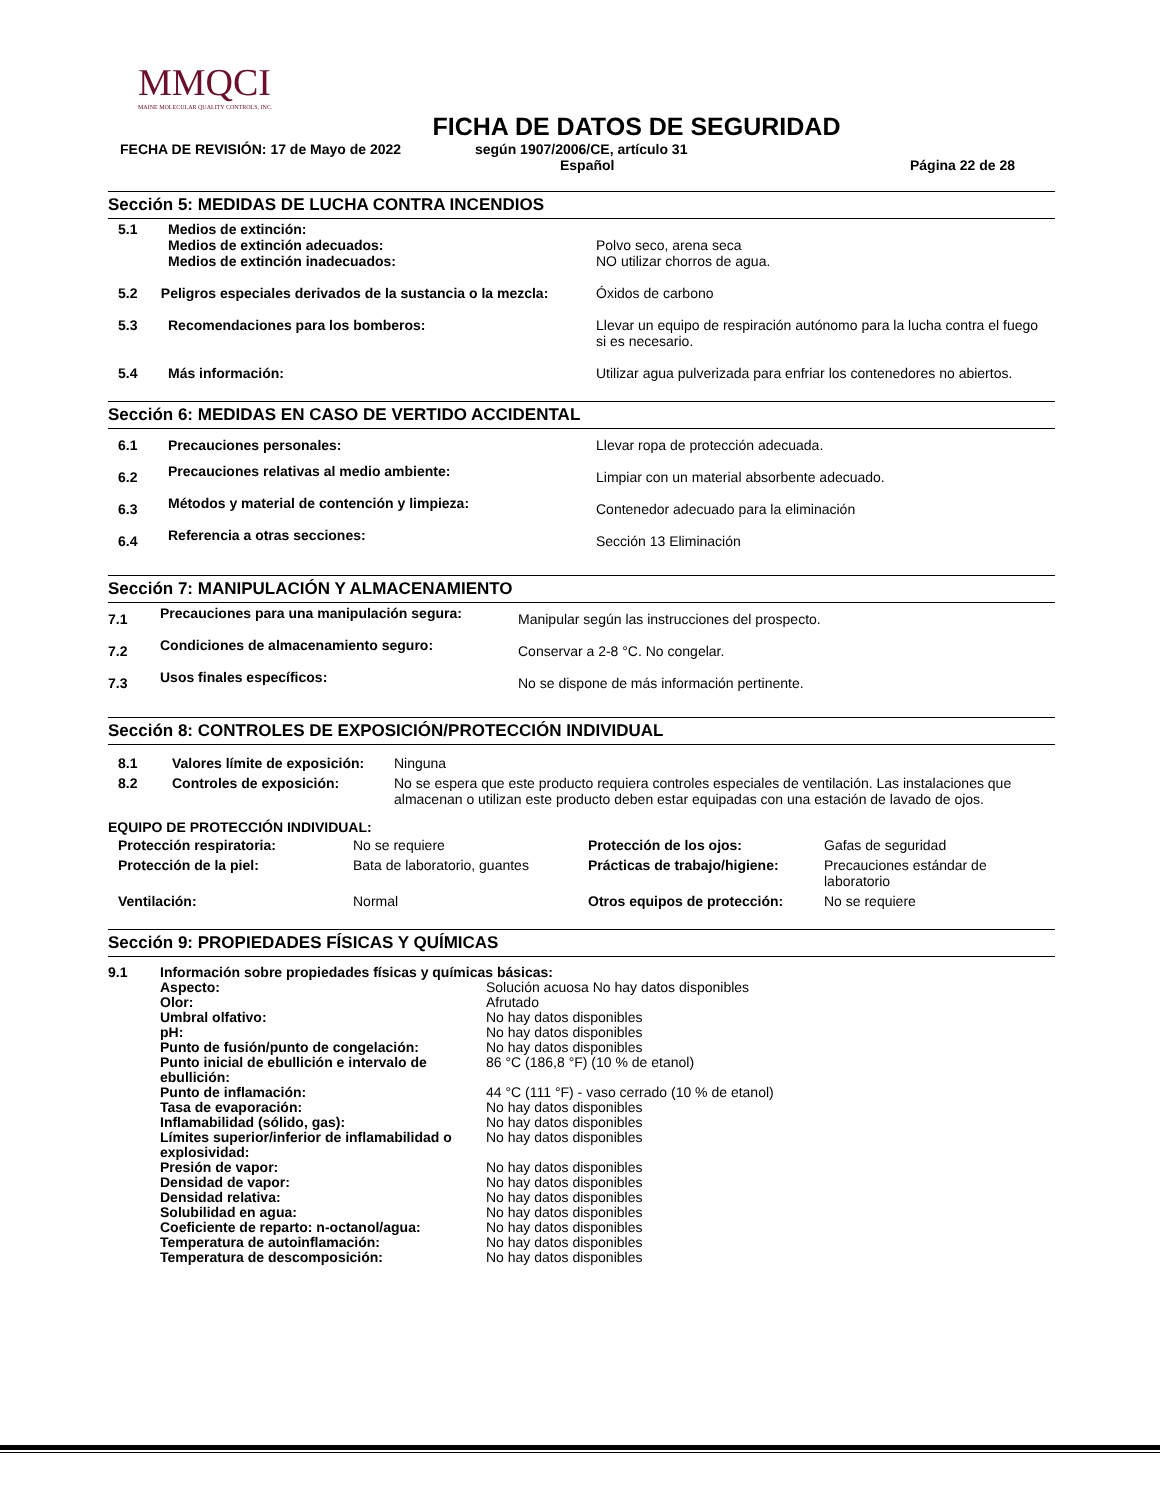MMQCI
MAINE MOLECULAR QUALITY CONTROLS, INC.
FICHA DE DATOS DE SEGURIDAD
FECHA DE REVISIÓN: 17 de Mayo de 2022 según 1907/2006/CE, artículo 31
Español Página 22 de 28
Sección 5: MEDIDAS DE LUCHA CONTRA INCENDIOS
| 5.1 | Medios de extinción: Medios de extinción adecuados: Medios de extinción inadecuados: | Polvo seco, arena seca NO utilizar chorros de agua. |
| 5.2 Peligros especiales derivados de la sustancia o la mezcla: | | Óxidos de carbono |
| 5.3 | Recomendaciones para los bomberos: | Llevar un equipo de respiración autónomo para la lucha contra el fuego si es necesario. |
| 5.4 | Más información: | Utilizar agua pulverizada para enfriar los contenedores no abiertos. |
Sección 6: MEDIDAS EN CASO DE VERTIDO ACCIDENTAL
| 6.1 | Precauciones personales: | Llevar ropa de protección adecuada. |
| 6.2 | Precauciones relativas al medio ambiente: | Limpiar con un material absorbente adecuado. |
| 6.3 | Métodos y material de contención y limpieza: | Contenedor adecuado para la eliminación |
| 6.4 | Referencia a otras secciones: | Sección 13 Eliminación |
Sección 7: MANIPULACIÓN Y ALMACENAMIENTO
| 7.1 | Precauciones para una manipulación segura: | Manipular según las instrucciones del prospecto. |
| 7.2 | Condiciones de almacenamiento seguro: | Conservar a 2-8 °C. No congelar. |
| 7.3 | Usos finales específicos: | No se dispone de más información pertinente. |
Sección 8: CONTROLES DE EXPOSICIÓN/PROTECCIÓN INDIVIDUAL
| 8.1 | Valores límite de exposición: | Ninguna |
| 8.2 | Controles de exposición: | No se espera que este producto requiera controles especiales de ventilación. Las instalaciones que almacenan o utilizan este producto deben estar equipadas con una estación de lavado de ojos. |
EQUIPO DE PROTECCIÓN INDIVIDUAL:
| Protección respiratoria: | No se requiere | Protección de los ojos: | Gafas de seguridad |
| Protección de la piel: | Bata de laboratorio, guantes | Prácticas de trabajo/higiene: | Precauciones estándar de laboratorio |
| Ventilación: | Normal | Otros equipos de protección: | No se requiere |
Sección 9: PROPIEDADES FÍSICAS Y QUÍMICAS
| 9.1 | Información sobre propiedades físicas y químicas básicas: | |
| | Aspecto: | Solución acuosa No hay datos disponibles |
| | Olor: | Afrutado |
| | Umbral olfativo: | No hay datos disponibles |
| | pH: | No hay datos disponibles |
| | Punto de fusión/punto de congelación: | No hay datos disponibles |
| | Punto inicial de ebullición e intervalo de ebullición: | 86 °C (186,8 °F) (10 % de etanol) |
| | Punto de inflamación: | 44 °C (111 °F) - vaso cerrado (10 % de etanol) |
| | Tasa de evaporación: | No hay datos disponibles |
| | Inflamabilidad (sólido, gas): | No hay datos disponibles |
| | Límites superior/inferior de inflamabilidad o explosividad: | No hay datos disponibles |
| | Presión de vapor: | No hay datos disponibles |
| | Densidad de vapor: | No hay datos disponibles |
| | Densidad relativa: | No hay datos disponibles |
| | Solubilidad en agua: | No hay datos disponibles |
| | Coeficiente de reparto: n-octanol/agua: | No hay datos disponibles |
| | Temperatura de autoinflamación: | No hay datos disponibles |
| | Temperatura de descomposición: | No hay datos disponibles |